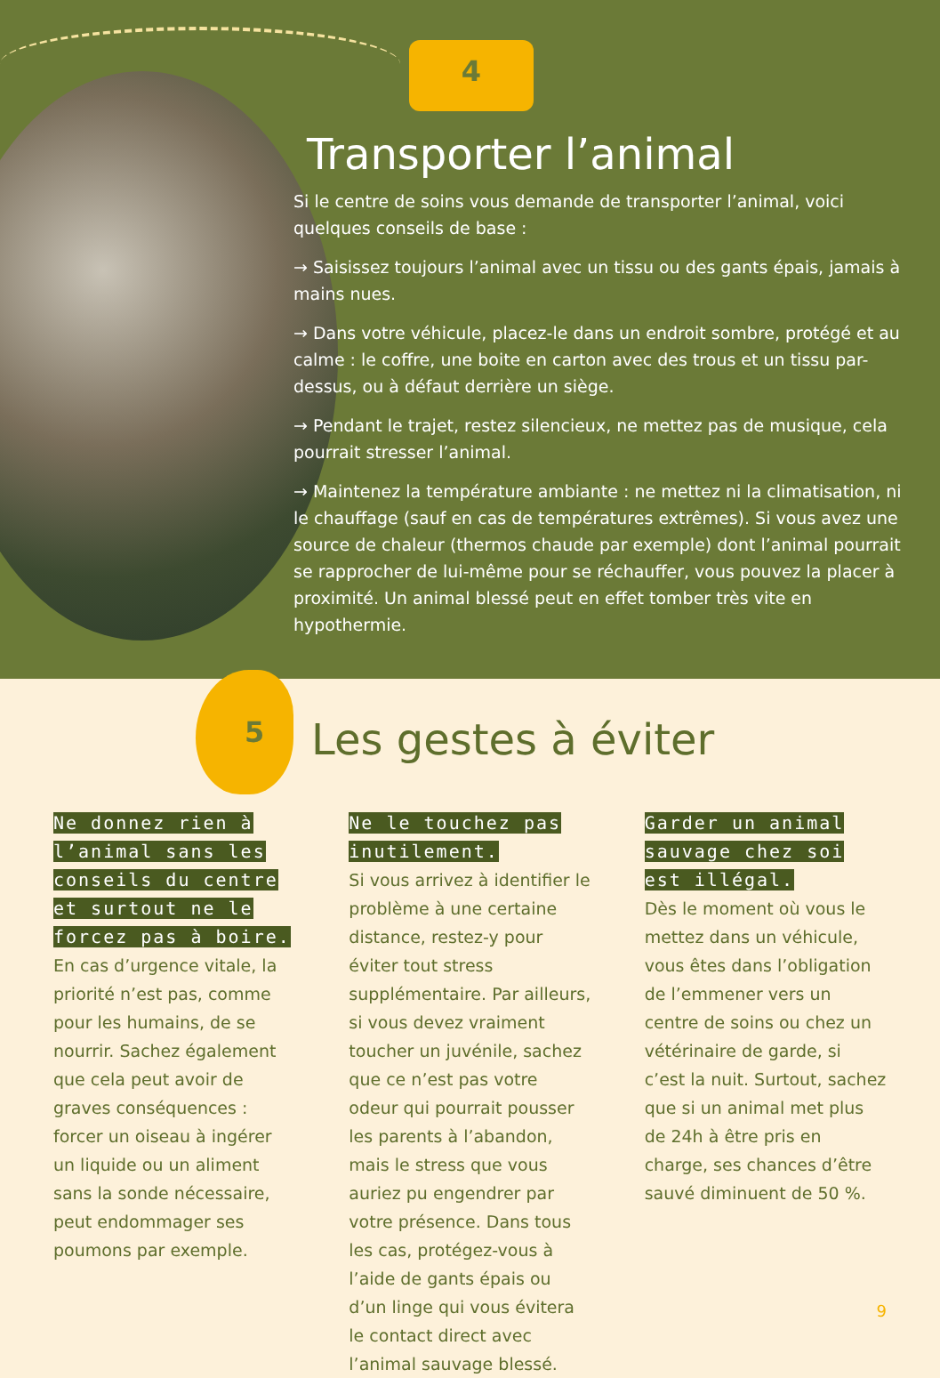4
Transporter l’animal
Si le centre de soins vous demande de transporter l’animal, voici quelques conseils de base :
→ Saisissez toujours l’animal avec un tissu ou des gants épais, jamais à mains nues.
→ Dans votre véhicule, placez-le dans un endroit sombre, protégé et au calme : le coffre, une boite en carton avec des trous et un tissu par-dessus, ou à défaut derrière un siège.
→ Pendant le trajet, restez silencieux, ne mettez pas de musique, cela pourrait stresser l’animal.
→ Maintenez la température ambiante : ne mettez ni la climatisation, ni le chauffage (sauf en cas de températures extrêmes). Si vous avez une source de chaleur (thermos chaude par exemple) dont l’animal pourrait se rapprocher de lui-même pour se réchauffer, vous pouvez la placer à proximité. Un animal blessé peut en effet tomber très vite en hypothermie.
5
Les gestes à éviter
Ne donnez rien à l’animal sans les conseils du centre et surtout ne le forcez pas à boire.
En cas d’urgence vitale, la priorité n’est pas, comme pour les humains, de se nourrir. Sachez également que cela peut avoir de graves conséquences : forcer un oiseau à ingérer un liquide ou un aliment sans la sonde nécessaire, peut endommager ses poumons par exemple.
Ne le touchez pas inutilement.
Si vous arrivez à identifier le problème à une certaine distance, restez-y pour éviter tout stress supplémentaire. Par ailleurs, si vous devez vraiment toucher un juvénile, sachez que ce n’est pas votre odeur qui pourrait pousser les parents à l’abandon, mais le stress que vous auriez pu engendrer par votre présence. Dans tous les cas, protégez-vous à l’aide de gants épais ou d’un linge qui vous évitera le contact direct avec l’animal sauvage blessé.
Garder un animal sauvage chez soi est illégal.
Dès le moment où vous le mettez dans un véhicule, vous êtes dans l’obligation de l’emmener vers un centre de soins ou chez un vétérinaire de garde, si c’est la nuit. Surtout, sachez que si un animal met plus de 24h à être pris en charge, ses chances d’être sauvé diminuent de 50 %.
9